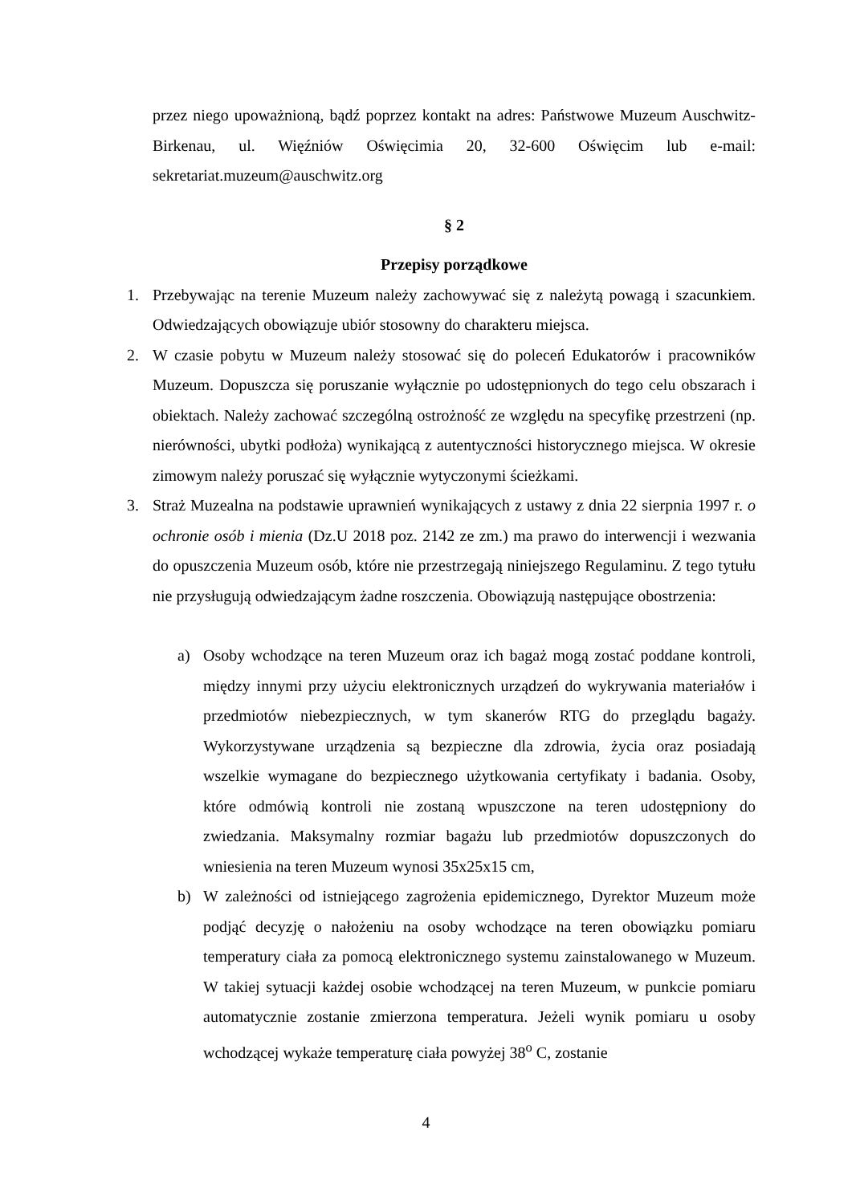przez niego upoważnioną, bądź poprzez kontakt na adres: Państwowe Muzeum Auschwitz-Birkenau, ul. Więźniów Oświęcimia 20, 32-600 Oświęcim lub e-mail: sekretariat.muzeum@auschwitz.org
§ 2
Przepisy porządkowe
1. Przebywając na terenie Muzeum należy zachowywać się z należytą powagą i szacunkiem. Odwiedzających obowiązuje ubiór stosowny do charakteru miejsca.
2. W czasie pobytu w Muzeum należy stosować się do poleceń Edukatorów i pracowników Muzeum. Dopuszcza się poruszanie wyłącznie po udostępnionych do tego celu obszarach i obiektach. Należy zachować szczególną ostrożność ze względu na specyfikę przestrzeni (np. nierówności, ubytki podłoża) wynikającą z autentyczności historycznego miejsca. W okresie zimowym należy poruszać się wyłącznie wytyczonymi ścieżkami.
3. Straż Muzealna na podstawie uprawnień wynikających z ustawy z dnia 22 sierpnia 1997 r. o ochronie osób i mienia (Dz.U 2018 poz. 2142 ze zm.) ma prawo do interwencji i wezwania do opuszczenia Muzeum osób, które nie przestrzegają niniejszego Regulaminu. Z tego tytułu nie przysługują odwiedzającym żadne roszczenia. Obowiązują następujące obostrzenia:
a) Osoby wchodzące na teren Muzeum oraz ich bagaż mogą zostać poddane kontroli, między innymi przy użyciu elektronicznych urządzeń do wykrywania materiałów i przedmiotów niebezpiecznych, w tym skanerów RTG do przeglądu bagaży. Wykorzystywane urządzenia są bezpieczne dla zdrowia, życia oraz posiadają wszelkie wymagane do bezpiecznego użytkowania certyfikaty i badania. Osoby, które odmówią kontroli nie zostaną wpuszczone na teren udostępniony do zwiedzania. Maksymalny rozmiar bagażu lub przedmiotów dopuszczonych do wniesienia na teren Muzeum wynosi 35x25x15 cm,
b) W zależności od istniejącego zagrożenia epidemicznego, Dyrektor Muzeum może podjąć decyzję o nałożeniu na osoby wchodzące na teren obowiązku pomiaru temperatury ciała za pomocą elektronicznego systemu zainstalowanego w Muzeum. W takiej sytuacji każdej osobie wchodzącej na teren Muzeum, w punkcie pomiaru automatycznie zostanie zmierzona temperatura. Jeżeli wynik pomiaru u osoby wchodzącej wykaże temperaturę ciała powyżej 38<sup>o</sup> C, zostanie
4